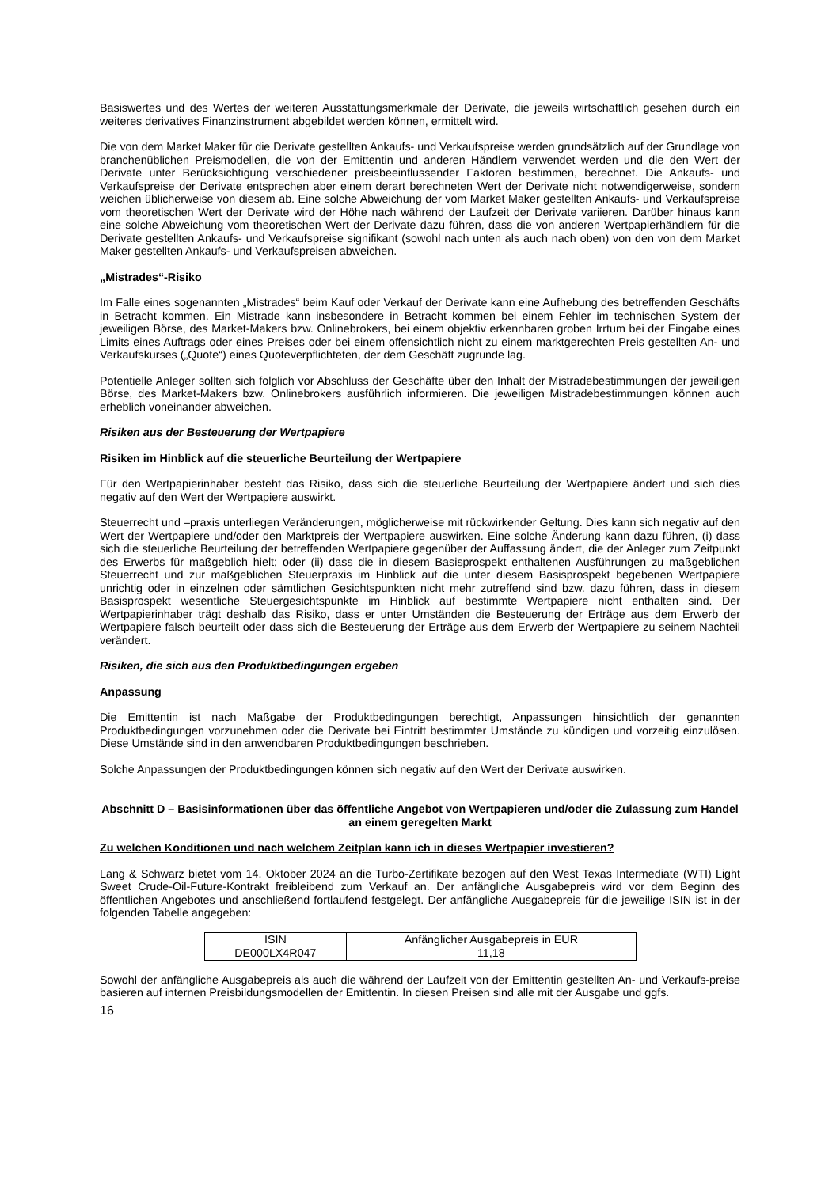Basiswertes und des Wertes der weiteren Ausstattungsmerkmale der Derivate, die jeweils wirtschaftlich gesehen durch ein weiteres derivatives Finanzinstrument abgebildet werden können, ermittelt wird.
Die von dem Market Maker für die Derivate gestellten Ankaufs- und Verkaufspreise werden grundsätzlich auf der Grundlage von branchenüblichen Preismodellen, die von der Emittentin und anderen Händlern verwendet werden und die den Wert der Derivate unter Berücksichtigung verschiedener preisbeeinflussender Faktoren bestimmen, berechnet. Die Ankaufs- und Verkaufspreise der Derivate entsprechen aber einem derart berechneten Wert der Derivate nicht notwendigerweise, sondern weichen üblicherweise von diesem ab. Eine solche Abweichung der vom Market Maker gestellten Ankaufs- und Verkaufspreise vom theoretischen Wert der Derivate wird der Höhe nach während der Laufzeit der Derivate variieren. Darüber hinaus kann eine solche Abweichung vom theoretischen Wert der Derivate dazu führen, dass die von anderen Wertpapierhändlern für die Derivate gestellten Ankaufs- und Verkaufspreise signifikant (sowohl nach unten als auch nach oben) von den von dem Market Maker gestellten Ankaufs- und Verkaufspreisen abweichen.
„Mistrades“-Risiko
Im Falle eines sogenannten „Mistrades“ beim Kauf oder Verkauf der Derivate kann eine Aufhebung des betreffenden Geschäfts in Betracht kommen. Ein Mistrade kann insbesondere in Betracht kommen bei einem Fehler im technischen System der jeweiligen Börse, des Market-Makers bzw. Onlinebrokers, bei einem objektiv erkennbaren groben Irrtum bei der Eingabe eines Limits eines Auftrags oder eines Preises oder bei einem offensichtlich nicht zu einem marktgerechten Preis gestellten An- und Verkaufskurses („Quote“) eines Quoteverpflichteten, der dem Geschäft zugrunde lag.
Potentielle Anleger sollten sich folglich vor Abschluss der Geschäfte über den Inhalt der Mistradebestimmungen der jeweiligen Börse, des Market-Makers bzw. Onlinebrokers ausführlich informieren. Die jeweiligen Mistradebestimmungen können auch erheblich voneinander abweichen.
Risiken aus der Besteuerung der Wertpapiere
Risiken im Hinblick auf die steuerliche Beurteilung der Wertpapiere
Für den Wertpapierinhaber besteht das Risiko, dass sich die steuerliche Beurteilung der Wertpapiere ändert und sich dies negativ auf den Wert der Wertpapiere auswirkt.
Steuerrecht und –praxis unterliegen Veränderungen, möglicherweise mit rückwirkender Geltung. Dies kann sich negativ auf den Wert der Wertpapiere und/oder den Marktpreis der Wertpapiere auswirken. Eine solche Änderung kann dazu führen, (i) dass sich die steuerliche Beurteilung der betreffenden Wertpapiere gegenüber der Auffassung ändert, die der Anleger zum Zeitpunkt des Erwerbs für maßgeblich hielt; oder (ii) dass die in diesem Basisprospekt enthaltenen Ausführungen zu maßgeblichen Steuerrecht und zur maßgeblichen Steuerpraxis im Hinblick auf die unter diesem Basisprospekt begebenen Wertpapiere unrichtig oder in einzelnen oder sämtlichen Gesichtspunkten nicht mehr zutreffend sind bzw. dazu führen, dass in diesem Basisprospekt wesentliche Steuergesichtspunkte im Hinblick auf bestimmte Wertpapiere nicht enthalten sind. Der Wertpapierinhaber trägt deshalb das Risiko, dass er unter Umständen die Besteuerung der Erträge aus dem Erwerb der Wertpapiere falsch beurteilt oder dass sich die Besteuerung der Erträge aus dem Erwerb der Wertpapiere zu seinem Nachteil verändert.
Risiken, die sich aus den Produktbedingungen ergeben
Anpassung
Die Emittentin ist nach Maßgabe der Produktbedingungen berechtigt, Anpassungen hinsichtlich der genannten Produktbedingungen vorzunehmen oder die Derivate bei Eintritt bestimmter Umstände zu kündigen und vorzeitig einzulösen. Diese Umstände sind in den anwendbaren Produktbedingungen beschrieben.
Solche Anpassungen der Produktbedingungen können sich negativ auf den Wert der Derivate auswirken.
Abschnitt D – Basisinformationen über das öffentliche Angebot von Wertpapieren und/oder die Zulassung zum Handel an einem geregelten Markt
Zu welchen Konditionen und nach welchem Zeitplan kann ich in dieses Wertpapier investieren?
Lang & Schwarz bietet vom 14. Oktober 2024 an die Turbo-Zertifikate bezogen auf den West Texas Intermediate (WTI) Light Sweet Crude-Oil-Future-Kontrakt freibleibend zum Verkauf an. Der anfängliche Ausgabepreis wird vor dem Beginn des öffentlichen Angebotes und anschließend fortlaufend festgelegt. Der anfängliche Ausgabepreis für die jeweilige ISIN ist in der folgenden Tabelle angegeben:
| ISIN | Anfänglicher Ausgabepreis in EUR |
| --- | --- |
| DE000LX4R047 | 11,18 |
Sowohl der anfängliche Ausgabepreis als auch die während der Laufzeit von der Emittentin gestellten An- und Verkaufs-preise basieren auf internen Preisbildungsmodellen der Emittentin. In diesen Preisen sind alle mit der Ausgabe und ggfs.
16